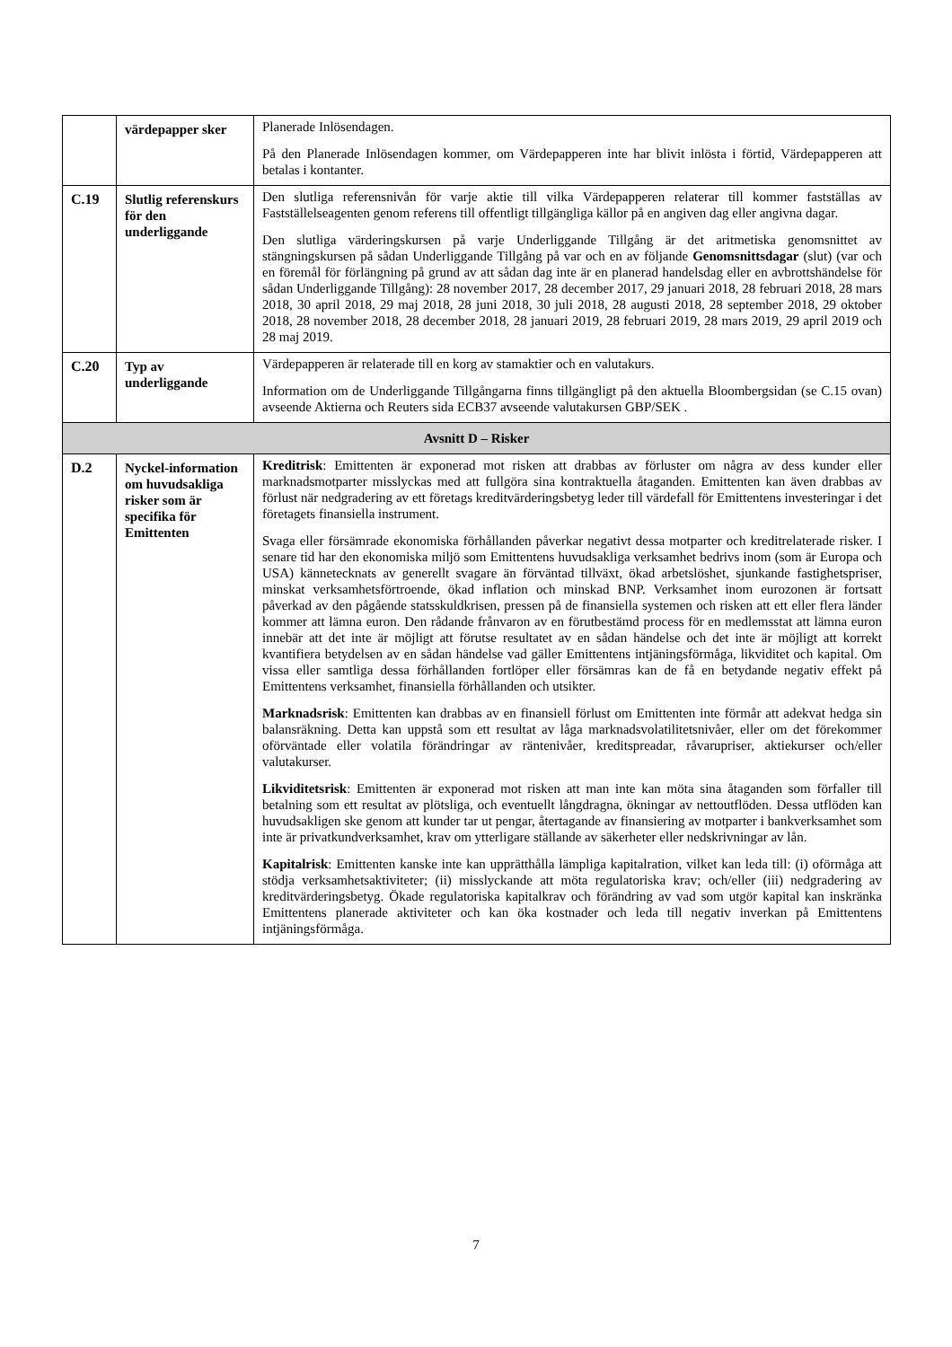| | värdepapper sker | Planerade Inlösendagen. På den Planerade Inlösendagen kommer, om Värdepapperen inte har blivit inlösta i förtid, Värdepapperen att betalas i kontanter. |
| C.19 | Slutlig referenskurs för den underliggande | Den slutliga referensnivån för varje aktie till vilka Värdepapperen relaterar till kommer fastställas av Fastställelseagenten genom referens till offentligt tillgängliga källor på en angiven dag eller angivna dagar. Den slutliga värderingskursen på varje Underliggande Tillgång är det aritmetiska genomsnittet av stängningskursen på sådan Underliggande Tillgång på var och en av följande Genomsnittsdagar (slut) (var och en föremål för förlängning på grund av att sådan dag inte är en planerad handelsdag eller en avbrottshändelse för sådan Underliggande Tillgång): 28 november 2017, 28 december 2017, 29 januari 2018, 28 februari 2018, 28 mars 2018, 30 april 2018, 29 maj 2018, 28 juni 2018, 30 juli 2018, 28 augusti 2018, 28 september 2018, 29 oktober 2018, 28 november 2018, 28 december 2018, 28 januari 2019, 28 februari 2019, 28 mars 2019, 29 april 2019 och 28 maj 2019. |
| C.20 | Typ av underliggande | Värdepapperen är relaterade till en korg av stamaktier och en valutakurs. Information om de Underliggande Tillgångarna finns tillgängligt på den aktuella Bloombergsidan (se C.15 ovan) avseende Aktierna och Reuters sida ECB37 avseende valutakursen GBP/SEK . |
| Avsnitt D – Risker | | |
| D.2 | Nyckel-information om huvudsakliga risker som är specifika för Emittenten | Kreditrisk : Emittenten är exponerad mot risken att drabbas av förluster om några av dess kunder eller marknadsmotparter misslyckas med att fullgöra sina kontraktuella åtaganden. Emittenten kan även drabbas av förlust när nedgradering av ett företags kreditvärderingsbetyg leder till värdefall för Emittentens investeringar i det företagets finansiella instrument. Svaga eller försämrade ekonomiska förhållanden påverkar negativt dessa motparter och kreditrelaterade risker. I senare tid har den ekonomiska miljö som Emittentens huvudsakliga verksamhet bedrivs inom (som är Europa och USA) kännetecknats av generellt svagare än förväntad tillväxt, ökad arbetslöshet, sjunkande fastighetspriser, minskat verksamhetsförtroende, ökad inflation och minskad BNP. Verksamhet inom eurozonen är fortsatt påverkad av den pågående statsskuldkrisen, pressen på de finansiella systemen och risken att ett eller flera länder kommer att lämna euron. Den rådande frånvaron av en förutbestämd process för en medlemsstat att lämna euron innebär att det inte är möjligt att förutse resultatet av en sådan händelse och det inte är möjligt att korrekt kvantifiera betydelsen av en sådan händelse vad gäller Emittentens intjäningsförmåga, likviditet och kapital. Om vissa eller samtliga dessa förhållanden fortlöper eller försämras kan de få en betydande negativ effekt på Emittentens verksamhet, finansiella förhållanden och utsikter. Marknadsrisk : Emittenten kan drabbas av en finansiell förlust om Emittenten inte förmår att adekvat hedga sin balansräkning. Detta kan uppstå som ett resultat av låga marknadsvolatilitetsnivåer, eller om det förekommer oförväntade eller volatila förändringar av räntenivåer, kreditspreadar, råvarupriser, aktiekurser och/eller valutakurser. Likviditetsrisk : Emittenten är exponerad mot risken att man inte kan möta sina åtaganden som förfaller till betalning som ett resultat av plötsliga, och eventuellt långdragna, ökningar av nettoutflöden. Dessa utflöden kan huvudsakligen ske genom att kunder tar ut pengar, återtagande av finansiering av motparter i bankverksamhet som inte är privatkundverksamhet, krav om ytterligare ställande av säkerheter eller nedskrivningar av lån. Kapitalrisk : Emittenten kanske inte kan upprätthålla lämpliga kapitalration, vilket kan leda till: (i) oförmåga att stödja verksamhetsaktiviteter; (ii) misslyckande att möta regulatoriska krav; och/eller (iii) nedgradering av kreditvärderingsbetyg. Ökade regulatoriska kapitalkrav och förändring av vad som utgör kapital kan inskränka Emittentens planerade aktiviteter och kan öka kostnader och leda till negativ inverkan på Emittentens intjäningsförmåga. |
7